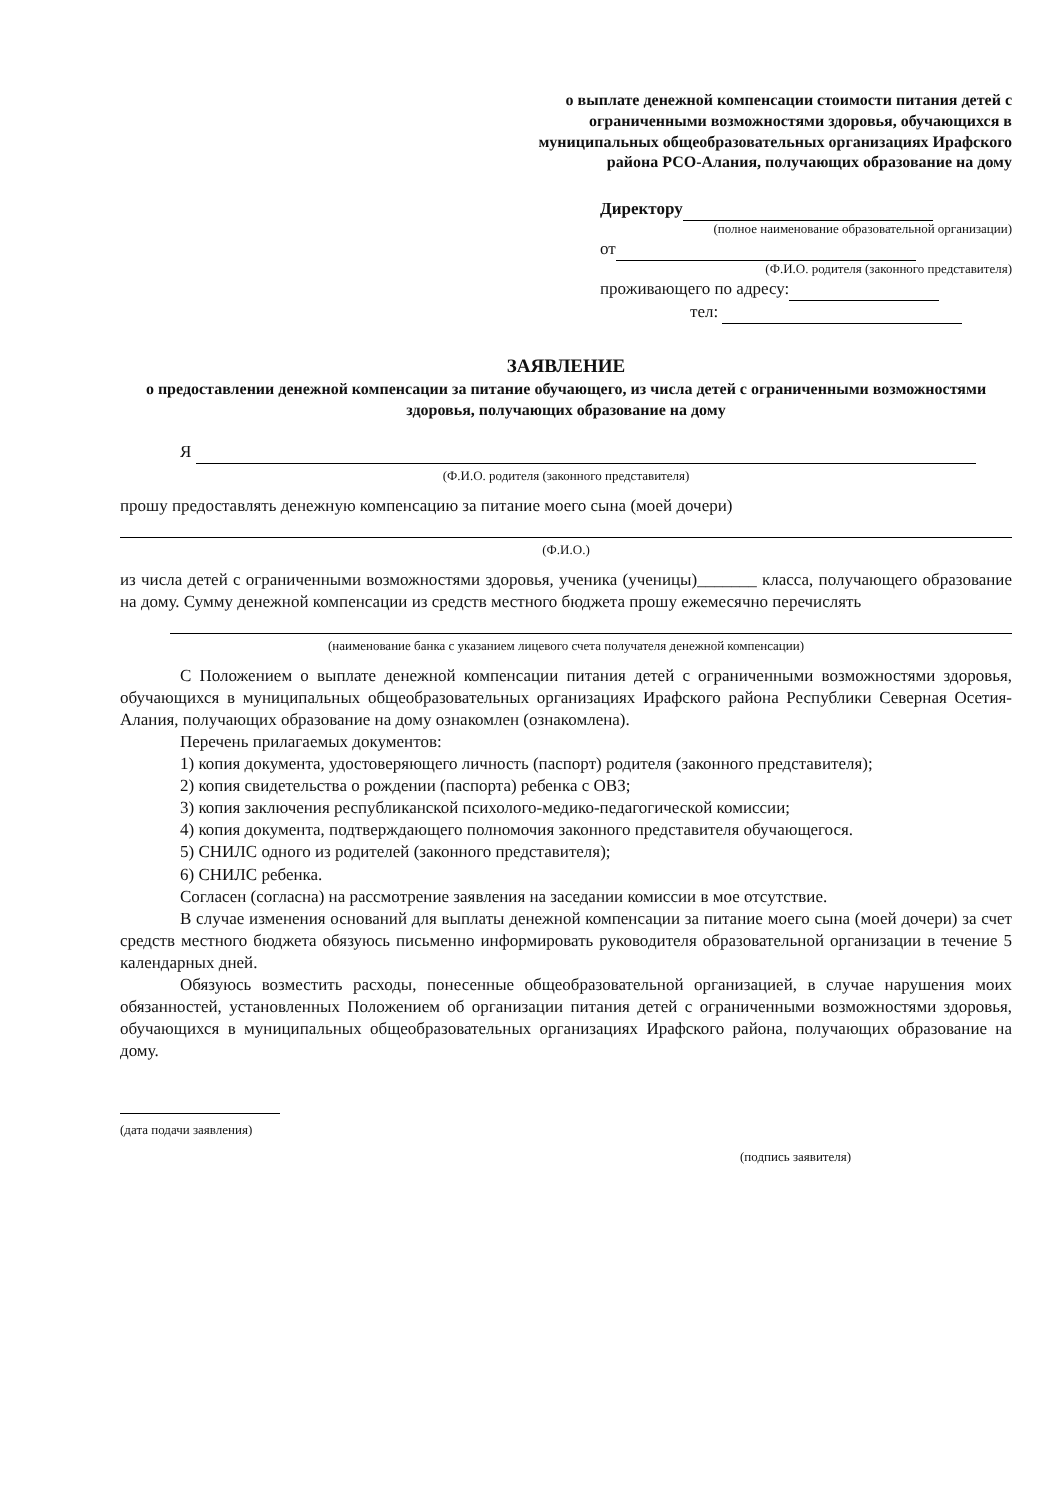о выплате денежной компенсации стоимости питания детей с ограниченными возможностями здоровья, обучающихся в муниципальных общеобразовательных организациях Ирафского района РСО-Алания, получающих образование на дому
Директору
(полное наименование образовательной организации)
от
(Ф.И.О. родителя (законного представителя)
проживающего по адресу:
тел:
ЗАЯВЛЕНИЕ
о предоставлении денежной компенсации за питание обучающего, из числа детей с ограниченными возможностями здоровья, получающих образование на дому
Я
(Ф.И.О. родителя (законного представителя)
прошу предоставлять денежную компенсацию за питание моего сына (моей дочери)
(Ф.И.О.)
из числа детей с ограниченными возможностями здоровья, ученика (ученицы)_______ класса, получающего образование на дому. Сумму денежной компенсации из средств местного бюджета прошу ежемесячно перечислять
(наименование банка с указанием лицевого счета получателя денежной компенсации)
С Положением о выплате денежной компенсации питания детей с ограниченными возможностями здоровья, обучающихся в муниципальных общеобразовательных организациях Ирафского района Республики Северная Осетия-Алания, получающих образование на дому ознакомлен (ознакомлена).
Перечень прилагаемых документов:
1) копия документа, удостоверяющего личность (паспорт) родителя (законного представителя);
2) копия свидетельства о рождении (паспорта) ребенка с ОВЗ;
3) копия заключения республиканской психолого-медико-педагогической комиссии;
4) копия документа, подтверждающего полномочия законного представителя обучающегося.
5) СНИЛС одного из родителей (законного представителя);
6) СНИЛС ребенка.
Согласен (согласна) на рассмотрение заявления на заседании комиссии в мое отсутствие.
В случае изменения оснований для выплаты денежной компенсации за питание моего сына (моей дочери) за счет средств местного бюджета обязуюсь письменно информировать руководителя образовательной организации в течение 5 календарных дней.
Обязуюсь возместить расходы, понесенные общеобразовательной организацией, в случае нарушения моих обязанностей, установленных Положением об организации питания детей с ограниченными возможностями здоровья, обучающихся в муниципальных общеобразовательных организациях Ирафского района, получающих образование на дому.
(дата подачи заявления)
(подпись заявителя)